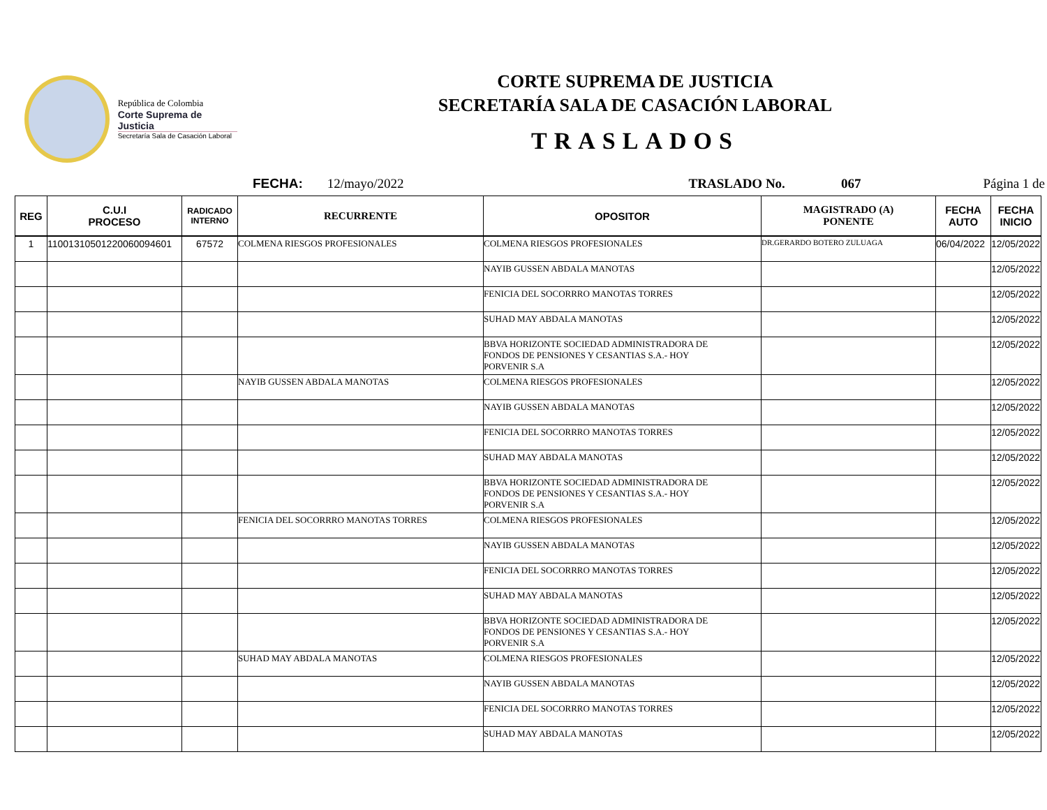República de Colombia
Corte Suprema de Justicia
Secretaría Sala de Casación Laboral
CORTE SUPREMA DE JUSTICIA
SECRETARÍA SALA DE CASACIÓN LABORAL
TRASLADOS
FECHA: 12/mayo/2022 TRASLADO No. 067 Página 1 de
| REG | C.U.I PROCESO | RADICADO INTERNO | RECURRENTE | OPOSITOR | MAGISTRADO (A) PONENTE | FECHA AUTO | FECHA INICIO |
| --- | --- | --- | --- | --- | --- | --- | --- |
| 1 | 11001310501220060094601 | 67572 | COLMENA RIESGOS PROFESIONALES | COLMENA RIESGOS PROFESIONALES | DR.GERARDO BOTERO ZULUAGA | 06/04/2022 | 12/05/2022 |
| | | | | NAYIB GUSSEN ABDALA MANOTAS | | | 12/05/2022 |
| | | | | FENICIA DEL SOCORRRO MANOTAS TORRES | | | 12/05/2022 |
| | | | | SUHAD MAY ABDALA MANOTAS | | | 12/05/2022 |
| | | | | BBVA HORIZONTE SOCIEDAD ADMINISTRADORA DE FONDOS DE PENSIONES Y CESANTIAS S.A.- HOY PORVENIR S.A | | | 12/05/2022 |
| | | | NAYIB GUSSEN ABDALA MANOTAS | COLMENA RIESGOS PROFESIONALES | | | 12/05/2022 |
| | | | | NAYIB GUSSEN ABDALA MANOTAS | | | 12/05/2022 |
| | | | | FENICIA DEL SOCORRRO MANOTAS TORRES | | | 12/05/2022 |
| | | | | SUHAD MAY ABDALA MANOTAS | | | 12/05/2022 |
| | | | | BBVA HORIZONTE SOCIEDAD ADMINISTRADORA DE FONDOS DE PENSIONES Y CESANTIAS S.A.- HOY PORVENIR S.A | | | 12/05/2022 |
| | | | FENICIA DEL SOCORRRO MANOTAS TORRES | COLMENA RIESGOS PROFESIONALES | | | 12/05/2022 |
| | | | | NAYIB GUSSEN ABDALA MANOTAS | | | 12/05/2022 |
| | | | | FENICIA DEL SOCORRRO MANOTAS TORRES | | | 12/05/2022 |
| | | | | SUHAD MAY ABDALA MANOTAS | | | 12/05/2022 |
| | | | | BBVA HORIZONTE SOCIEDAD ADMINISTRADORA DE FONDOS DE PENSIONES Y CESANTIAS S.A.- HOY PORVENIR S.A | | | 12/05/2022 |
| | | | SUHAD MAY ABDALA MANOTAS | COLMENA RIESGOS PROFESIONALES | | | 12/05/2022 |
| | | | | NAYIB GUSSEN ABDALA MANOTAS | | | 12/05/2022 |
| | | | | FENICIA DEL SOCORRRO MANOTAS TORRES | | | 12/05/2022 |
| | | | | SUHAD MAY ABDALA MANOTAS | | | 12/05/2022 |